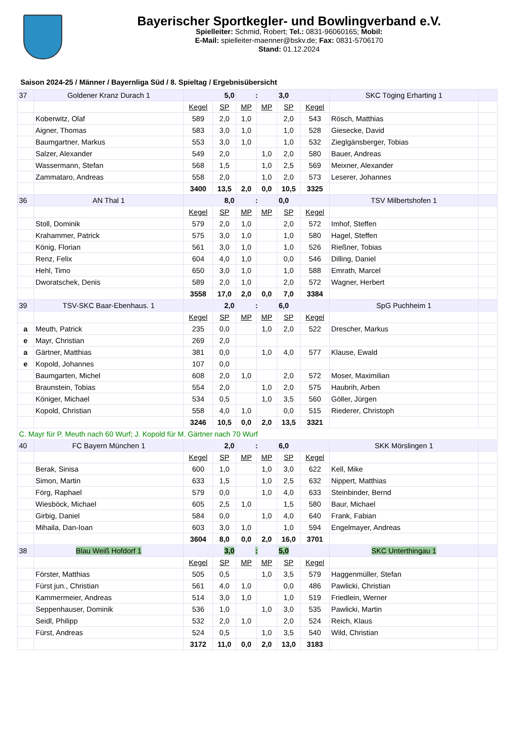Bayerischer Sportkegler- und Bowlingverband e.V.
Spielleiter: Schmid, Robert; Tel.: 0831-96060165; Mobil:
E-Mail: spielleiter-maenner@bskv.de; Fax: 0831-5706170
Stand: 01.12.2024
Saison 2024-25 / Männer / Bayernliga Süd / 8. Spieltag / Ergebnisübersicht
| 37 | Goldener Kranz Durach 1 | 5,0 | | : | | 3,0 | | SKC Töging Erharting 1 | |
| | | Kegel | SP | MP | MP | SP | Kegel | | |
| | Koberwitz, Olaf | 589 | 2,0 | 1,0 | | 2,0 | 543 | Rösch, Matthias | |
| | Aigner, Thomas | 583 | 3,0 | 1,0 | | 1,0 | 528 | Giesecke, David | |
| | Baumgartner, Markus | 553 | 3,0 | 1,0 | | 1,0 | 532 | Zieglgänsberger, Tobias | |
| | Salzer, Alexander | 549 | 2,0 | | 1,0 | 2,0 | 580 | Bauer, Andreas | |
| | Wassermann, Stefan | 568 | 1,5 | | 1,0 | 2,5 | 569 | Meixner, Alexander | |
| | Zammataro, Andreas | 558 | 2,0 | | 1,0 | 2,0 | 573 | Leserer, Johannes | |
| | | 3400 | 13,5 | 2,0 | 0,0 | 10,5 | 3325 | | |
| 36 | AN Thal 1 | 8,0 | | : | | 0,0 | | TSV Milbertshofen 1 | |
| | | Kegel | SP | MP | MP | SP | Kegel | | |
| | Stoll, Dominik | 579 | 2,0 | 1,0 | | 2,0 | 572 | Imhof, Steffen | |
| | Krahammer, Patrick | 575 | 3,0 | 1,0 | | 1,0 | 580 | Hagel, Steffen | |
| | König, Florian | 561 | 3,0 | 1,0 | | 1,0 | 526 | Rießner, Tobias | |
| | Renz, Felix | 604 | 4,0 | 1,0 | | 0,0 | 546 | Dilling, Daniel | |
| | Hehl, Timo | 650 | 3,0 | 1,0 | | 1,0 | 588 | Emrath, Marcel | |
| | Dworatschek, Denis | 589 | 2,0 | 1,0 | | 2,0 | 572 | Wagner, Herbert | |
| | | 3558 | 17,0 | 2,0 | 0,0 | 7,0 | 3384 | | |
| 39 | TSV-SKC Baar-Ebenhaus. 1 | 2,0 | | : | | 6,0 | | SpG Puchheim 1 | |
| | | Kegel | SP | MP | MP | SP | Kegel | | |
| a | Meuth, Patrick | 235 | 0,0 | | 1,0 | 2,0 | 522 | Drescher, Markus | |
| e | Mayr, Christian | 269 | 2,0 | | | | | | |
| a | Gärtner, Matthias | 381 | 0,0 | | 1,0 | 4,0 | 577 | Klause, Ewald | |
| e | Kopold, Johannes | 107 | 0,0 | | | | | | |
| | Baumgarten, Michel | 608 | 2,0 | 1,0 | | 2,0 | 572 | Moser, Maximilian | |
| | Braunstein, Tobias | 554 | 2,0 | | 1,0 | 2,0 | 575 | Haubrih, Arben | |
| | Königer, Michael | 534 | 0,5 | | 1,0 | 3,5 | 560 | Göller, Jürgen | |
| | Kopold, Christian | 558 | 4,0 | 1,0 | | 0,0 | 515 | Riederer, Christoph | |
| | | 3246 | 10,5 | 0,0 | 2,0 | 13,5 | 3321 | | |
| C. Mayr für P. Meuth nach 60 Wurf; J. Kopold für M. Gärtner nach 70 Wurf | | | | | | | | | |
| 40 | FC Bayern München 1 | 2,0 | | : | | 6,0 | | SKK Mörslingen 1 | |
| | | Kegel | SP | MP | MP | SP | Kegel | | |
| | Berak, Sinisa | 600 | 1,0 | | 1,0 | 3,0 | 622 | Kell, Mike | |
| | Simon, Martin | 633 | 1,5 | | 1,0 | 2,5 | 632 | Nippert, Matthias | |
| | Förg, Raphael | 579 | 0,0 | | 1,0 | 4,0 | 633 | Steinbinder, Bernd | |
| | Wiesböck, Michael | 605 | 2,5 | 1,0 | | 1,5 | 580 | Baur, Michael | |
| | Girbig, Daniel | 584 | 0,0 | | 1,0 | 4,0 | 640 | Frank, Fabian | |
| | Mihaila, Dan-Ioan | 603 | 3,0 | 1,0 | | 1,0 | 594 | Engelmayer, Andreas | |
| | | 3604 | 8,0 | 0,0 | 2,0 | 16,0 | 3701 | | |
| 38 | Blau Weiß Hofdorf 1 | 3,0 | | : | | 5,0 | | SKC Unterthingau 1 | |
| | | Kegel | SP | MP | MP | SP | Kegel | | |
| | Förster, Matthias | 505 | 0,5 | | 1,0 | 3,5 | 579 | Haggenmüller, Stefan | |
| | Fürst jun., Christian | 561 | 4,0 | 1,0 | | 0,0 | 486 | Pawlicki, Christian | |
| | Kammermeier, Andreas | 514 | 3,0 | 1,0 | | 1,0 | 519 | Friedlein, Werner | |
| | Seppenhauser, Dominik | 536 | 1,0 | | 1,0 | 3,0 | 535 | Pawlicki, Martin | |
| | Seidl, Philipp | 532 | 2,0 | 1,0 | | 2,0 | 524 | Reich, Klaus | |
| | Fürst, Andreas | 524 | 0,5 | | 1,0 | 3,5 | 540 | Wild, Christian | |
| | | 3172 | 11,0 | 0,0 | 2,0 | 13,0 | 3183 | | |